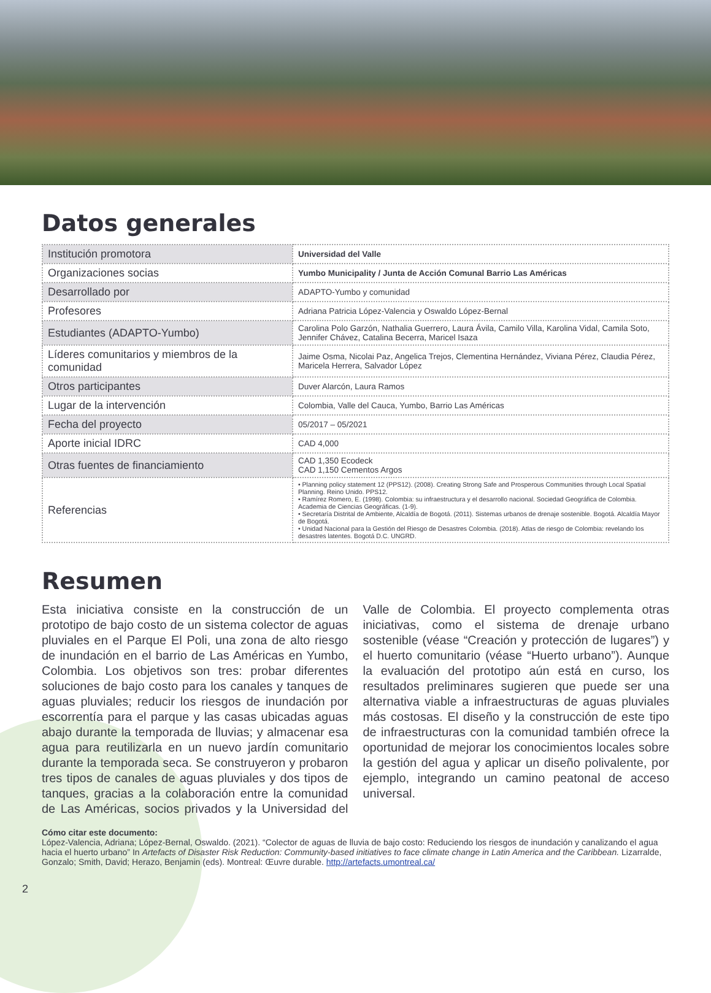Datos generales
| Institución promotora | Universidad del Valle |
| Organizaciones socias | Yumbo Municipality / Junta de Acción Comunal Barrio Las Américas |
| Desarrollado por | ADAPTO-Yumbo y comunidad |
| Profesores | Adriana Patricia López-Valencia y Oswaldo López-Bernal |
| Estudiantes (ADAPTO-Yumbo) | Carolina Polo Garzón, Nathalia Guerrero, Laura Ávila, Camilo Villa, Karolina Vidal, Camila Soto, Jennifer Chávez, Catalina Becerra, Maricel Isaza |
| Líderes comunitarios y miembros de la comunidad | Jaime Osma, Nicolai Paz, Angelica Trejos, Clementina Hernández, Viviana Pérez, Claudia Pérez, Maricela Herrera, Salvador López |
| Otros participantes | Duver Alarcón, Laura Ramos |
| Lugar de la intervención | Colombia, Valle del Cauca, Yumbo, Barrio Las Américas |
| Fecha del proyecto | 05/2017 – 05/2021 |
| Aporte inicial IDRC | CAD 4,000 |
| Otras fuentes de financiamiento | CAD 1,350 Ecodeck CAD 1,150 Cementos Argos |
| Referencias | • Planning policy statement 12 (PPS12). (2008). Creating Strong Safe and Prosperous Communities through Local Spatial Planning. Reino Unido. PPS12. • Ramírez Romero, E. (1998). Colombia: su infraestructura y el desarrollo nacional. Sociedad Geográfica de Colombia. Academia de Ciencias Geográficas. (1-9). • Secretaría Distrital de Ambiente, Alcaldía de Bogotá. (2011). Sistemas urbanos de drenaje sostenible. Bogotá. Alcaldía Mayor de Bogotá. • Unidad Nacional para la Gestión del Riesgo de Desastres Colombia. (2018). Atlas de riesgo de Colombia: revelando los desastres latentes. Bogotá D.C. UNGRD. |
Resumen
Esta iniciativa consiste en la construcción de un prototipo de bajo costo de un sistema colector de aguas pluviales en el Parque El Poli, una zona de alto riesgo de inundación en el barrio de Las Américas en Yumbo, Colombia. Los objetivos son tres: probar diferentes soluciones de bajo costo para los canales y tanques de aguas pluviales; reducir los riesgos de inundación por escorrentía para el parque y las casas ubicadas aguas abajo durante la temporada de lluvias; y almacenar esa agua para reutilizarla en un nuevo jardín comunitario durante la temporada seca. Se construyeron y probaron tres tipos de canales de aguas pluviales y dos tipos de tanques, gracias a la colaboración entre la comunidad de Las Américas, socios privados y la Universidad del Valle de Colombia. El proyecto complementa otras iniciativas, como el sistema de drenaje urbano sostenible (véase “Creación y protección de lugares”) y el huerto comunitario (véase “Huerto urbano”). Aunque la evaluación del prototipo aún está en curso, los resultados preliminares sugieren que puede ser una alternativa viable a infraestructuras de aguas pluviales más costosas. El diseño y la construcción de este tipo de infraestructuras con la comunidad también ofrece la oportunidad de mejorar los conocimientos locales sobre la gestión del agua y aplicar un diseño polivalente, por ejemplo, integrando un camino peatonal de acceso universal.
Cómo citar este documento:
López-Valencia, Adriana; López-Bernal, Oswaldo. (2021). “Colector de aguas de lluvia de bajo costo: Reduciendo los riesgos de inundación y canalizando el agua hacia el huerto urbano” In Artefacts of Disaster Risk Reduction: Community-based initiatives to face climate change in Latin America and the Caribbean. Lizarralde, Gonzalo; Smith, David; Herazo, Benjamin (eds). Montreal: Œuvre durable. http://artefacts.umontreal.ca/
2